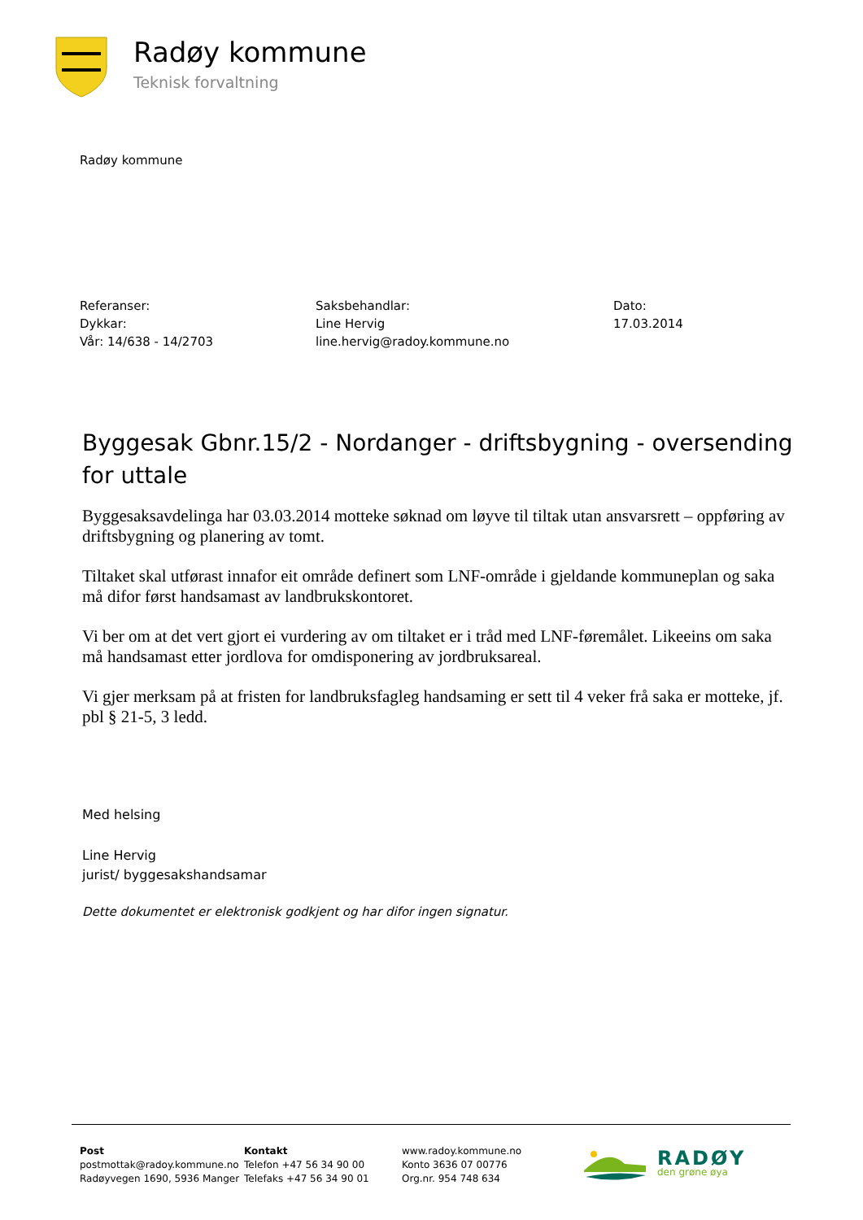Radøy kommune
Teknisk forvaltning
Radøy kommune
Referanser:
Dykkar:
Vår: 14/638 - 14/2703
Saksbehandlar:
Line Hervig
line.hervig@radoy.kommune.no
Dato:
17.03.2014
Byggesak Gbnr.15/2 - Nordanger - driftsbygning - oversending for uttale
Byggesaksavdelinga har 03.03.2014 motteke søknad om løyve til tiltak utan ansvarsrett – oppføring av driftsbygning og planering av tomt.
Tiltaket skal utførast innafor eit område definert som LNF-område i gjeldande kommuneplan og saka må difor først handsamast av landbrukskontoret.
Vi ber om at det vert gjort ei vurdering av om tiltaket er i tråd med LNF-føremålet. Likeeins om saka må handsamast etter jordlova for omdisponering av jordbruksareal.
Vi gjer merksam på at fristen for landbruksfagleg handsaming er sett til 4 veker frå saka er motteke, jf. pbl § 21-5, 3 ledd.
Med helsing
Line Hervig
jurist/ byggesakshandsamar
Dette dokumentet er elektronisk godkjent og har difor ingen signatur.
Post
postmottak@radoy.kommune.no
Radøyvegen 1690, 5936 Manger
Kontakt
Telefon +47 56 34 90 00
Telefaks +47 56 34 90 01
www.radoy.kommune.no
Konto 3636 07 00776
Org.nr. 954 748 634
RADØY
den grøne øya